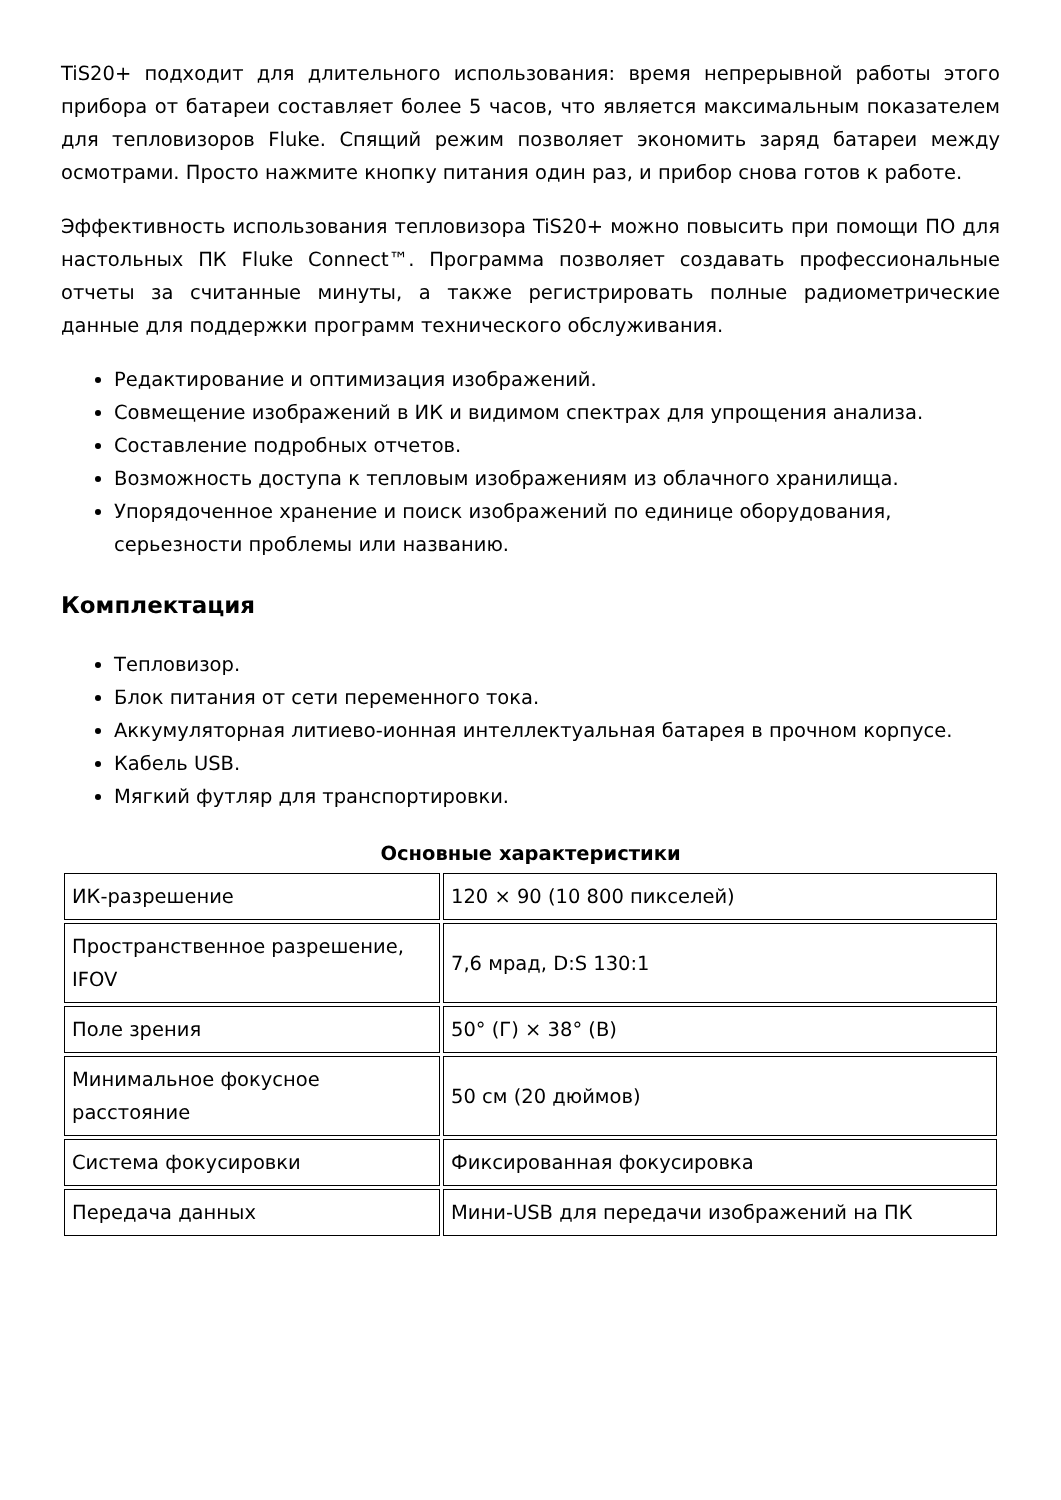TiS20+ подходит для длительного использования: время непрерывной работы этого прибора от батареи составляет более 5 часов, что является максимальным показателем для тепловизоров Fluke. Спящий режим позволяет экономить заряд батареи между осмотрами. Просто нажмите кнопку питания один раз, и прибор снова готов к работе.
Эффективность использования тепловизора TiS20+ можно повысить при помощи ПО для настольных ПК Fluke Connect™. Программа позволяет создавать профессиональные отчеты за считанные минуты, а также регистрировать полные радиометрические данные для поддержки программ технического обслуживания.
Редактирование и оптимизация изображений.
Совмещение изображений в ИК и видимом спектрах для упрощения анализа.
Составление подробных отчетов.
Возможность доступа к тепловым изображениям из облачного хранилища.
Упорядоченное хранение и поиск изображений по единице оборудования, серьезности проблемы или названию.
Комплектация
Тепловизор.
Блок питания от сети переменного тока.
Аккумуляторная литиево-ионная интеллектуальная батарея в прочном корпусе.
Кабель USB.
Мягкий футляр для транспортировки.
Основные характеристики
| ИК-разрешение | 120 × 90 (10 800 пикселей) |
| Пространственное разрешение, IFOV | 7,6 мрад, D:S 130:1 |
| Поле зрения | 50° (Г) × 38° (В) |
| Минимальное фокусное расстояние | 50 см (20 дюймов) |
| Система фокусировки | Фиксированная фокусировка |
| Передача данных | Мини-USB для передачи изображений на ПК |